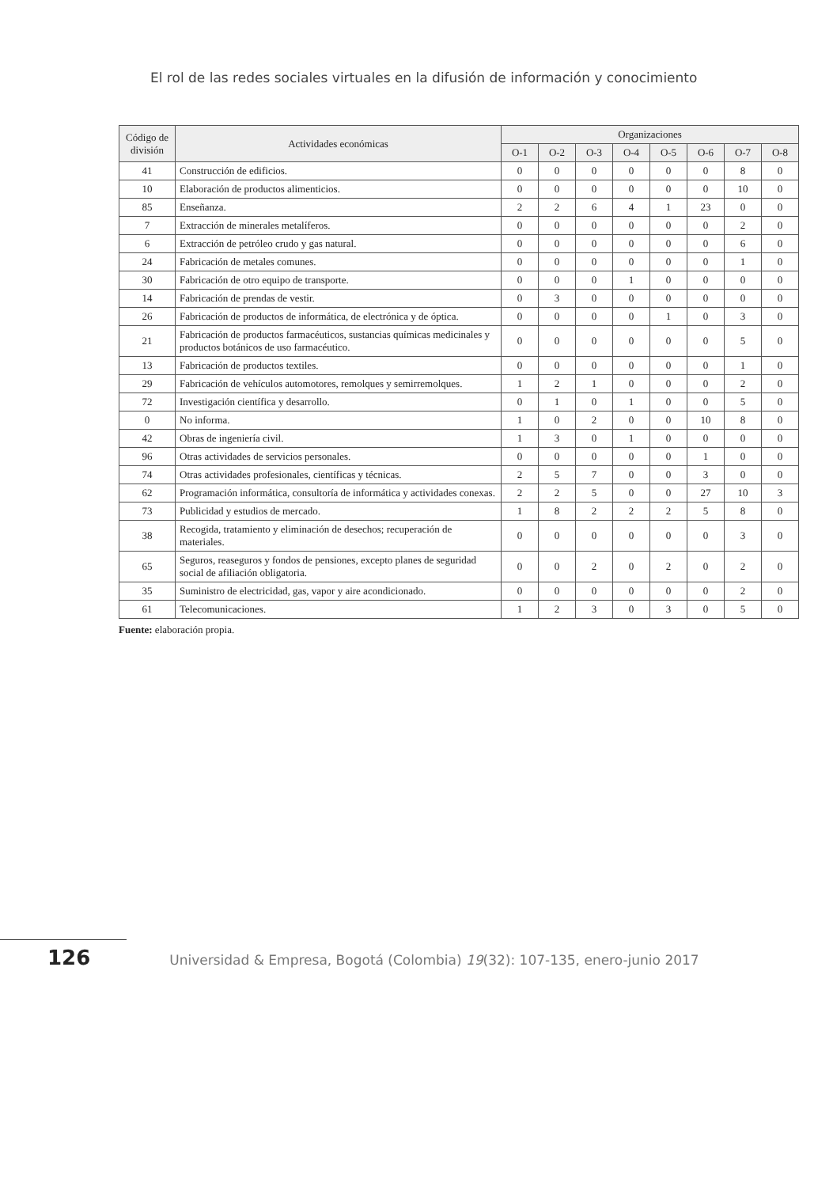El rol de las redes sociales virtuales en la difusión de información y conocimiento
| Código de división | Actividades económicas | Organizaciones | | | | | | | |
| --- | --- | --- | --- | --- | --- | --- | --- | --- | --- |
| | | O-1 | O-2 | O-3 | O-4 | O-5 | O-6 | O-7 | O-8 |
| 41 | Construcción de edificios. | 0 | 0 | 0 | 0 | 0 | 0 | 8 | 0 |
| 10 | Elaboración de productos alimenticios. | 0 | 0 | 0 | 0 | 0 | 0 | 10 | 0 |
| 85 | Enseñanza. | 2 | 2 | 6 | 4 | 1 | 23 | 0 | 0 |
| 7 | Extracción de minerales metalíferos. | 0 | 0 | 0 | 0 | 0 | 0 | 2 | 0 |
| 6 | Extracción de petróleo crudo y gas natural. | 0 | 0 | 0 | 0 | 0 | 0 | 6 | 0 |
| 24 | Fabricación de metales comunes. | 0 | 0 | 0 | 0 | 0 | 0 | 1 | 0 |
| 30 | Fabricación de otro equipo de transporte. | 0 | 0 | 0 | 1 | 0 | 0 | 0 | 0 |
| 14 | Fabricación de prendas de vestir. | 0 | 3 | 0 | 0 | 0 | 0 | 0 | 0 |
| 26 | Fabricación de productos de informática, de electrónica y de óptica. | 0 | 0 | 0 | 0 | 1 | 0 | 3 | 0 |
| 21 | Fabricación de productos farmacéuticos, sustancias químicas medicinales y productos botánicos de uso farmacéutico. | 0 | 0 | 0 | 0 | 0 | 0 | 5 | 0 |
| 13 | Fabricación de productos textiles. | 0 | 0 | 0 | 0 | 0 | 0 | 1 | 0 |
| 29 | Fabricación de vehículos automotores, remolques y semirremolques. | 1 | 2 | 1 | 0 | 0 | 0 | 2 | 0 |
| 72 | Investigación científica y desarrollo. | 0 | 1 | 0 | 1 | 0 | 0 | 5 | 0 |
| 0 | No informa. | 1 | 0 | 2 | 0 | 0 | 10 | 8 | 0 |
| 42 | Obras de ingeniería civil. | 1 | 3 | 0 | 1 | 0 | 0 | 0 | 0 |
| 96 | Otras actividades de servicios personales. | 0 | 0 | 0 | 0 | 0 | 1 | 0 | 0 |
| 74 | Otras actividades profesionales, científicas y técnicas. | 2 | 5 | 7 | 0 | 0 | 3 | 0 | 0 |
| 62 | Programación informática, consultoría de informática y actividades conexas. | 2 | 2 | 5 | 0 | 0 | 27 | 10 | 3 |
| 73 | Publicidad y estudios de mercado. | 1 | 8 | 2 | 2 | 2 | 5 | 8 | 0 |
| 38 | Recogida, tratamiento y eliminación de desechos; recuperación de materiales. | 0 | 0 | 0 | 0 | 0 | 0 | 3 | 0 |
| 65 | Seguros, reaseguros y fondos de pensiones, excepto planes de seguridad social de afiliación obligatoria. | 0 | 0 | 2 | 0 | 2 | 0 | 2 | 0 |
| 35 | Suministro de electricidad, gas, vapor y aire acondicionado. | 0 | 0 | 0 | 0 | 0 | 0 | 2 | 0 |
| 61 | Telecomunicaciones. | 1 | 2 | 3 | 0 | 3 | 0 | 5 | 0 |
Fuente: elaboración propia.
126 Universidad & Empresa, Bogotá (Colombia) 19(32): 107-135, enero-junio 2017